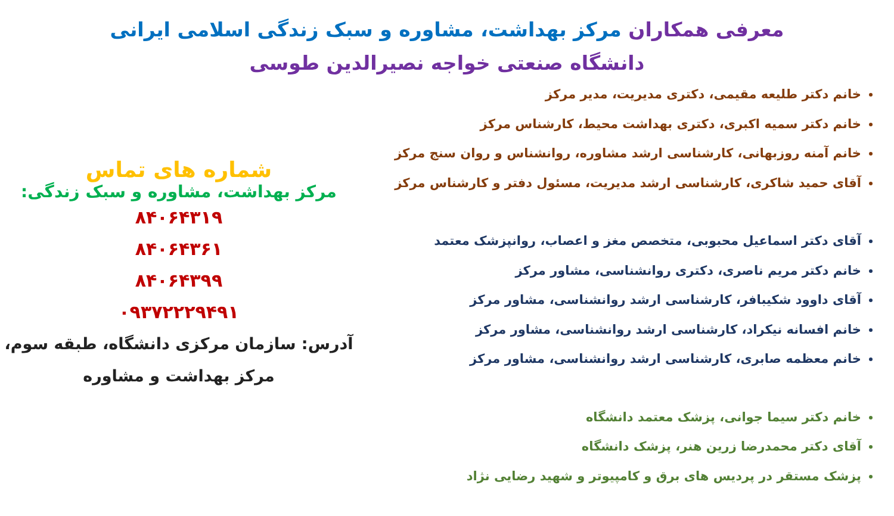معرفی همکاران مرکز بهداشت، مشاوره و سبک زندگی اسلامی ایرانی
دانشگاه صنعتی خواجه نصیرالدین طوسی
خانم دکتر طلیعه مقیمی، دکتری مدیریت، مدیر مرکز
خانم دکتر سمیه اکبری، دکتری بهداشت محیط، کارشناس مرکز
خانم آمنه روزبهانی، کارشناسی ارشد مشاوره، روانشناس و روان سنج مرکز
آقای حمید شاکری، کارشناسی ارشد مدیریت، مسئول دفتر و کارشناس مرکز
آقای دکتر اسماعیل محبوبی، متخصص مغز و اعصاب، روانپزشک معتمد
خانم دکتر مریم ناصری، دکتری روانشناسی، مشاور مرکز
آقای داوود شکیبافر، کارشناسی ارشد روانشناسی، مشاور مرکز
خانم افسانه نیکراد، کارشناسی ارشد روانشناسی، مشاور مرکز
خانم معظمه صابری، کارشناسی ارشد روانشناسی، مشاور مرکز
خانم دکتر سیما جوانی، پزشک معتمد دانشگاه
آقای دکتر محمدرضا زرین هنر، پزشک دانشگاه
پزشک مستقر در پردیس های برق و کامپیوتر و شهید رضایی نژاد
شماره های تماس
مرکز بهداشت، مشاوره و سبک زندگی:
۸۴۰۶۴۳۱۹
۸۴۰۶۴۳۶۱
۸۴۰۶۴۳۹۹
۰۹۳۷۲۲۲۹۴۹۱
آدرس: سازمان مرکزی دانشگاه، طبقه سوم،
مرکز بهداشت و مشاوره